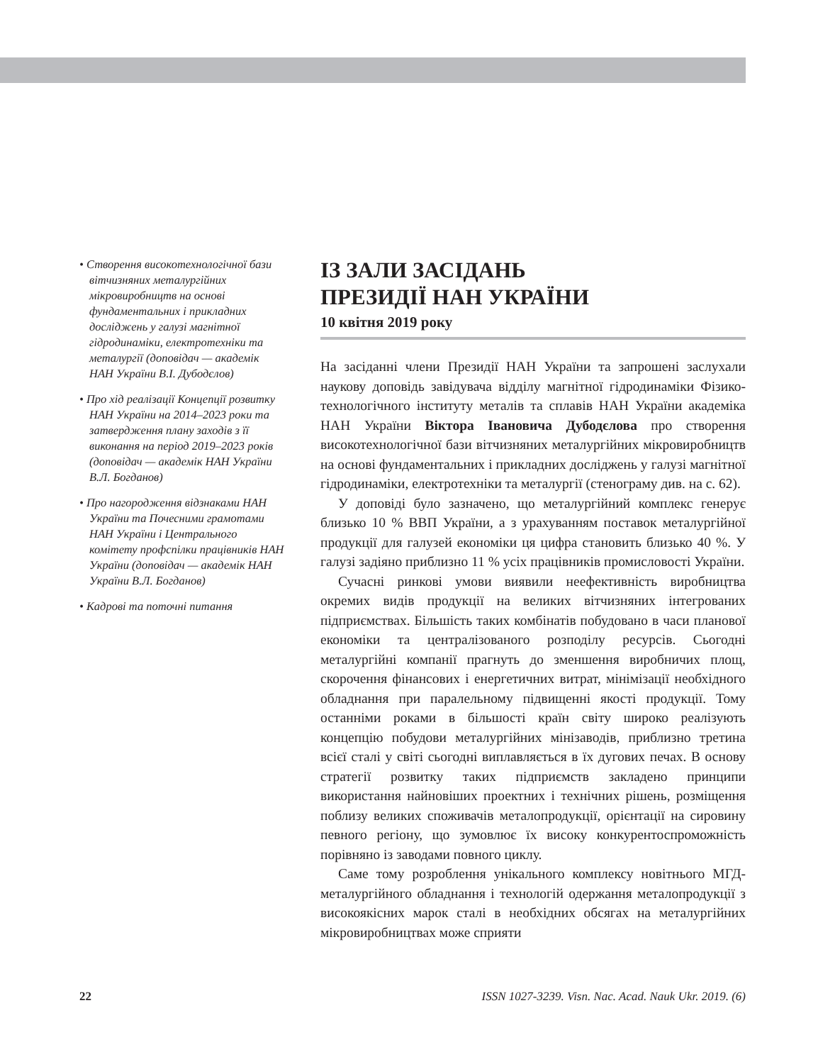• Створення високотехнологічної бази вітчизняних металургійних мікровиробництв на основі фундаментальних і прикладних досліджень у галузі магнітної гідродинаміки, електротехніки та металургії (доповідач — академік НАН України В.І. Дубодєлов)
• Про хід реалізації Концепції розвитку НАН України на 2014–2023 роки та затвердження плану заходів з її виконання на період 2019–2023 років (доповідач — академік НАН України В.Л. Богданов)
• Про нагородження відзнаками НАН України та Почесними грамотами НАН України і Центрального комітету профспілки працівників НАН України (доповідач — академік НАН України В.Л. Богданов)
• Кадрові та поточні питання
ІЗ ЗАЛИ ЗАСІДАНЬ
ПРЕЗИДІЇ НАН УКРАЇНИ
10 квітня 2019 року
На засіданні члени Президії НАН України та запрошені заслухали наукову доповідь завідувача відділу магнітної гідродинаміки Фізико-технологічного інституту металів та сплавів НАН України академіка НАН України Віктора Івановича Дубодєлова про створення високотехнологічної бази вітчизняних металургійних мікровиробництв на основі фундаментальних і прикладних досліджень у галузі магнітної гідродинаміки, електротехніки та металургії (стенограму див. на с. 62).
У доповіді було зазначено, що металургійний комплекс генерує близько 10 % ВВП України, а з урахуванням поставок металургійної продукції для галузей економіки ця цифра становить близько 40 %. У галузі задіяно приблизно 11 % усіх працівників промисловості України.
Сучасні ринкові умови виявили неефективність виробництва окремих видів продукції на великих вітчизняних інтегрованих підприємствах. Більшість таких комбінатів побудовано в часи планової економіки та централізованого розподілу ресурсів. Сьогодні металургійні компанії прагнуть до зменшення виробничих площ, скорочення фінансових і енергетичних витрат, мінімізації необхідного обладнання при паралельному підвищенні якості продукції. Тому останніми роками в більшості країн світу широко реалізують концепцію побудови металургійних мінізаводів, приблизно третина всієї сталі у світі сьогодні виплавляється в їх дугових печах. В основу стратегії розвитку таких підприємств закладено принципи використання найновіших проектних і технічних рішень, розміщення поблизу великих споживачів металопродукції, орієнтації на сировину певного регіону, що зумовлює їх високу конкурентоспроможність порівняно із заводами повного циклу.
Саме тому розроблення унікального комплексу новітнього МГД-металургійного обладнання і технологій одержання металопродукції з високоякісних марок сталі в необхідних обсягах на металургійних мікровиробництвах може сприяти
22 ISSN 1027-3239. Visn. Nac. Acad. Nauk Ukr. 2019. (6)